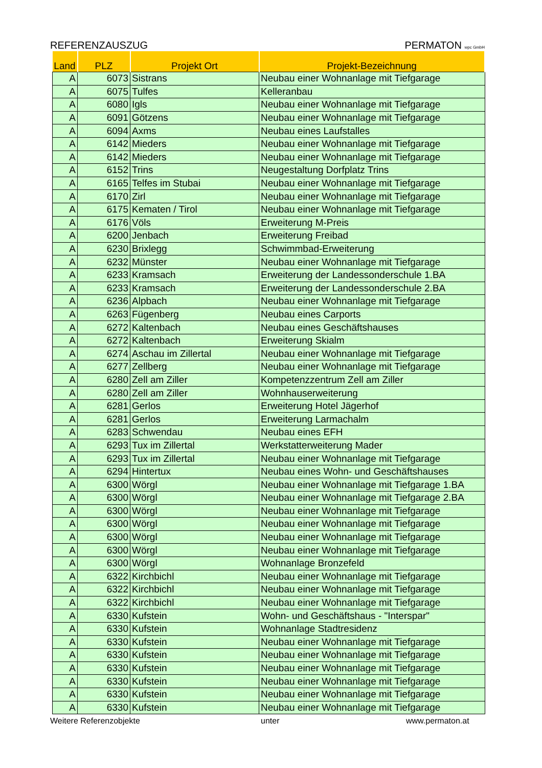REFERENZAUSZUG PERMATON wpc GmbH
| Land | PLZ | Projekt Ort | Projekt-Bezeichnung |
| --- | --- | --- | --- |
| A | 6073 | Sistrans | Neubau einer Wohnanlage mit Tiefgarage |
| A | 6075 | Tulfes | Kelleranbau |
| A | 6080 | Igls | Neubau einer Wohnanlage mit Tiefgarage |
| A | 6091 | Götzens | Neubau einer Wohnanlage mit Tiefgarage |
| A | 6094 | Axms | Neubau eines Laufstalles |
| A | 6142 | Mieders | Neubau einer Wohnanlage mit Tiefgarage |
| A | 6142 | Mieders | Neubau einer Wohnanlage mit Tiefgarage |
| A | 6152 | Trins | Neugestaltung Dorfplatz Trins |
| A | 6165 | Telfes im Stubai | Neubau einer Wohnanlage mit Tiefgarage |
| A | 6170 | Zirl | Neubau einer Wohnanlage mit Tiefgarage |
| A | 6175 | Kematen / Tirol | Neubau einer Wohnanlage mit Tiefgarage |
| A | 6176 | Völs | Erweiterung M-Preis |
| A | 6200 | Jenbach | Erweiterung Freibad |
| A | 6230 | Brixlegg | Schwimmbad-Erweiterung |
| A | 6232 | Münster | Neubau einer Wohnanlage mit Tiefgarage |
| A | 6233 | Kramsach | Erweiterung der Landessonderschule 1.BA |
| A | 6233 | Kramsach | Erweiterung der Landessonderschule 2.BA |
| A | 6236 | Alpbach | Neubau einer Wohnanlage mit Tiefgarage |
| A | 6263 | Fügenberg | Neubau eines Carports |
| A | 6272 | Kaltenbach | Neubau eines Geschäftshauses |
| A | 6272 | Kaltenbach | Erweiterung Skialm |
| A | 6274 | Aschau im Zillertal | Neubau einer Wohnanlage mit Tiefgarage |
| A | 6277 | Zellberg | Neubau einer Wohnanlage mit Tiefgarage |
| A | 6280 | Zell am Ziller | Kompetenzzentrum Zell am Ziller |
| A | 6280 | Zell am Ziller | Wohnhauserweiterung |
| A | 6281 | Gerlos | Erweiterung Hotel Jägerhof |
| A | 6281 | Gerlos | Erweiterung Larmachalm |
| A | 6283 | Schwendau | Neubau eines EFH |
| A | 6293 | Tux im Zillertal | Werkstatterweiterung Mader |
| A | 6293 | Tux im Zillertal | Neubau einer Wohnanlage mit Tiefgarage |
| A | 6294 | Hintertux | Neubau eines Wohn- und Geschäftshauses |
| A | 6300 | Wörgl | Neubau einer Wohnanlage mit Tiefgarage 1.BA |
| A | 6300 | Wörgl | Neubau einer Wohnanlage mit Tiefgarage 2.BA |
| A | 6300 | Wörgl | Neubau einer Wohnanlage mit Tiefgarage |
| A | 6300 | Wörgl | Neubau einer Wohnanlage mit Tiefgarage |
| A | 6300 | Wörgl | Neubau einer Wohnanlage mit Tiefgarage |
| A | 6300 | Wörgl | Neubau einer Wohnanlage mit Tiefgarage |
| A | 6300 | Wörgl | Wohnanlage Bronzefeld |
| A | 6322 | Kirchbichl | Neubau einer Wohnanlage mit Tiefgarage |
| A | 6322 | Kirchbichl | Neubau einer Wohnanlage mit Tiefgarage |
| A | 6322 | Kirchbichl | Neubau einer Wohnanlage mit Tiefgarage |
| A | 6330 | Kufstein | Wohn- und Geschäftshaus - "Interspar" |
| A | 6330 | Kufstein | Wohnanlage Stadtresidenz |
| A | 6330 | Kufstein | Neubau einer Wohnanlage mit Tiefgarage |
| A | 6330 | Kufstein | Neubau einer Wohnanlage mit Tiefgarage |
| A | 6330 | Kufstein | Neubau einer Wohnanlage mit Tiefgarage |
| A | 6330 | Kufstein | Neubau einer Wohnanlage mit Tiefgarage |
| A | 6330 | Kufstein | Neubau einer Wohnanlage mit Tiefgarage |
| A | 6330 | Kufstein | Neubau einer Wohnanlage mit Tiefgarage |
Weitere Referenzobjekte unter www.permaton.at